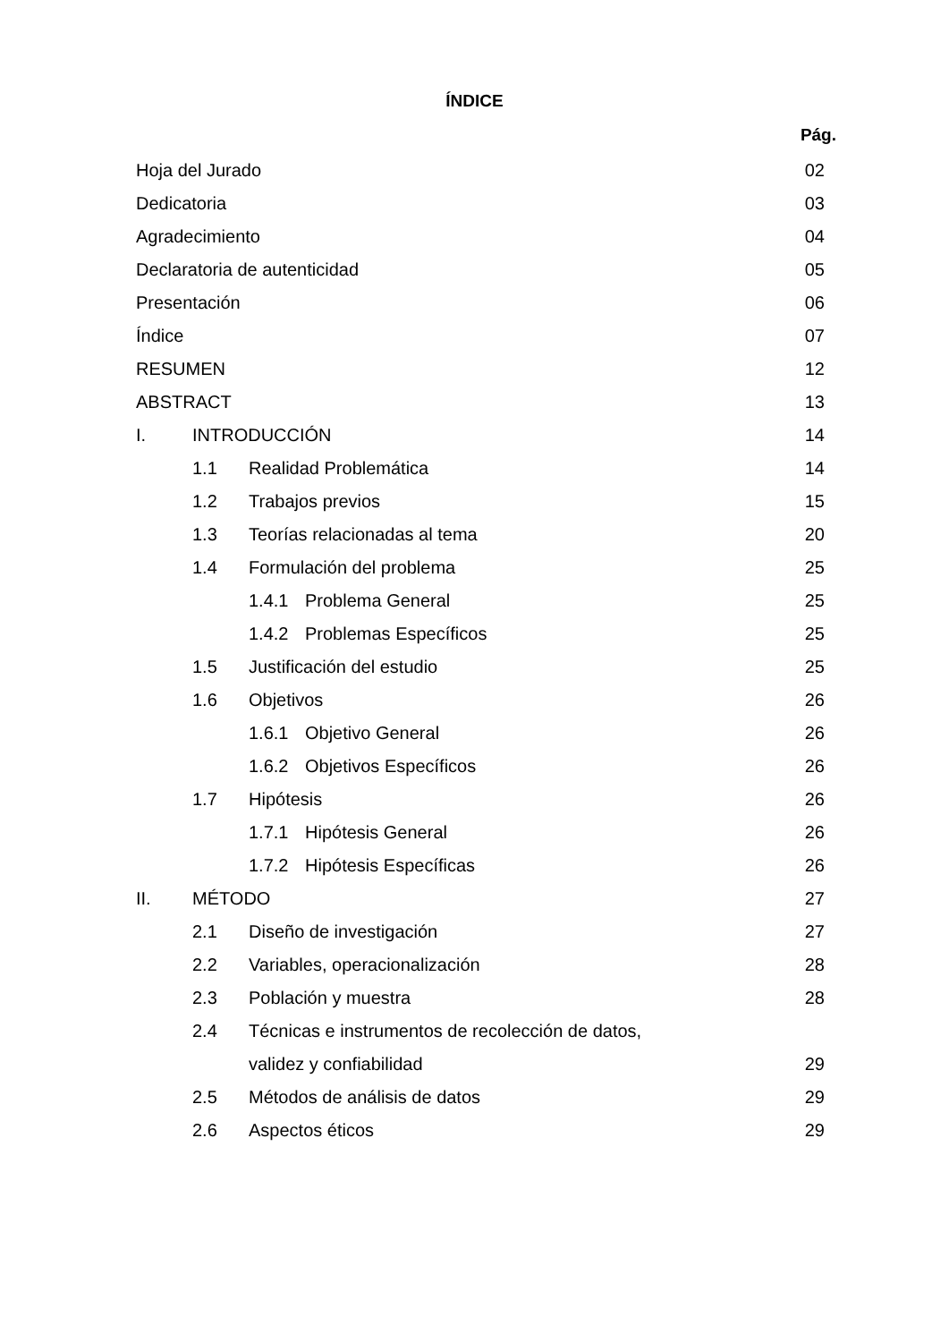ÍNDICE
Pág.
Hoja del Jurado 02
Dedicatoria 03
Agradecimiento 04
Declaratoria de autenticidad 05
Presentación 06
Índice 07
RESUMEN 12
ABSTRACT 13
I. INTRODUCCIÓN 14
1.1 Realidad Problemática 14
1.2 Trabajos previos 15
1.3 Teorías relacionadas al tema
20
1.4 Formulación del problema 25
1.4.1 Problema General 25
1.4.2 Problemas Específicos 25
1.5 Justificación del estudio 25
1.6 Objetivos 26
1.6.1 Objetivo General 26
1.6.2 Objetivos Específicos 26
1.7 Hipótesis 26
1.7.1 Hipótesis General 26
1.7.2 Hipótesis Específicas 26
II. MÉTODO 27
2.1 Diseño de investigación 27
2.2 Variables, operacionalización
28
2.3 Población y muestra 28
2.4 Técnicas e instrumentos de recolección de datos,
validez y confiabilidad 29
2.5 Métodos de análisis de datos
29
2.6 Aspectos éticos 29